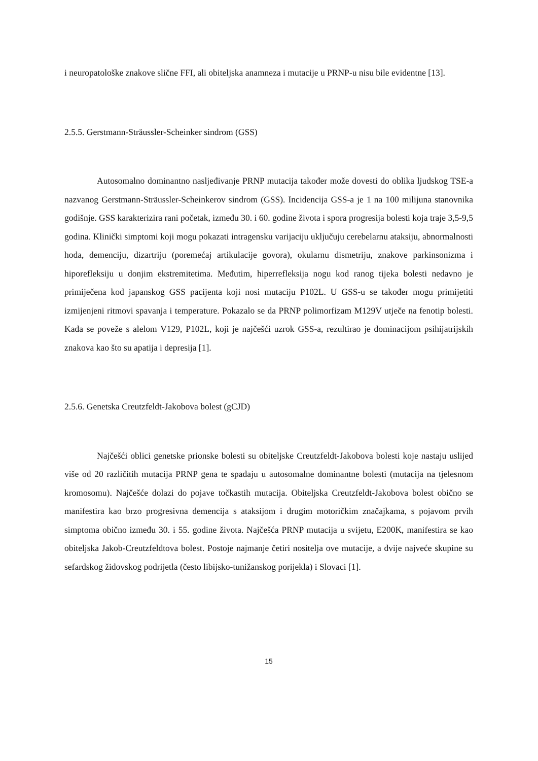i neuropatološke znakove slične FFI, ali obiteljska anamneza i mutacije u PRNP-u nisu bile evidentne [13].
2.5.5. Gerstmann-Sträussler-Scheinker sindrom (GSS)
Autosomalno dominantno nasljeđivanje PRNP mutacija također može dovesti do oblika ljudskog TSE-a nazvanog Gerstmann-Sträussler-Scheinkerov sindrom (GSS). Incidencija GSS-a je 1 na 100 milijuna stanovnika godišnje. GSS karakterizira rani početak, između 30. i 60. godine života i spora progresija bolesti koja traje 3,5-9,5 godina. Klinički simptomi koji mogu pokazati intragensku varijaciju uključuju cerebelarnu ataksiju, abnormalnosti hoda, demenciju, dizartriju (poremećaj artikulacije govora), okularnu dismetriju, znakove parkinsonizma i hiporefleksiju u donjim ekstremitetima. Međutim, hiperrefleksija nogu kod ranog tijeka bolesti nedavno je primiječena kod japanskog GSS pacijenta koji nosi mutaciju P102L. U GSS-u se također mogu primijetiti izmijenjeni ritmovi spavanja i temperature. Pokazalo se da PRNP polimorfizam M129V utječe na fenotip bolesti. Kada se poveže s alelom V129, P102L, koji je najčešći uzrok GSS-a, rezultirao je dominacijom psihijatrijskih znakova kao što su apatija i depresija [1].
2.5.6. Genetska Creutzfeldt-Jakobova bolest (gCJD)
Najčešći oblici genetske prionske bolesti su obiteljske Creutzfeldt-Jakobova bolesti koje nastaju uslijed više od 20 različitih mutacija PRNP gena te spadaju u autosomalne dominantne bolesti (mutacija na tjelesnom kromosomu). Najčešće dolazi do pojave točkastih mutacija. Obiteljska Creutzfeldt-Jakobova bolest obično se manifestira kao brzo progresivna demencija s ataksijom i drugim motoričkim značajkama, s pojavom prvih simptoma obično između 30. i 55. godine života. Najčešća PRNP mutacija u svijetu, E200K, manifestira se kao obiteljska Jakob-Creutzfeldtova bolest. Postoje najmanje četiri nositelja ove mutacije, a dvije najveće skupine su sefardskog židovskog podrijetla (često libijsko-tunižanskog porijekla) i Slovaci [1].
15